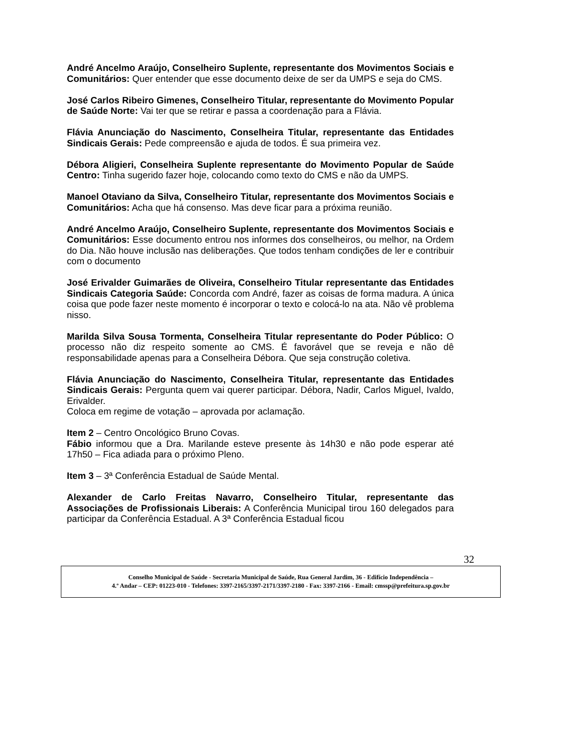André Ancelmo Araújo, Conselheiro Suplente, representante dos Movimentos Sociais e Comunitários: Quer entender que esse documento deixe de ser da UMPS e seja do CMS.
José Carlos Ribeiro Gimenes, Conselheiro Titular, representante do Movimento Popular de Saúde Norte: Vai ter que se retirar e passa a coordenação para a Flávia.
Flávia Anunciação do Nascimento, Conselheira Titular, representante das Entidades Sindicais Gerais: Pede compreensão e ajuda de todos. É sua primeira vez.
Débora Aligieri, Conselheira Suplente representante do Movimento Popular de Saúde Centro: Tinha sugerido fazer hoje, colocando como texto do CMS e não da UMPS.
Manoel Otaviano da Silva, Conselheiro Titular, representante dos Movimentos Sociais e Comunitários: Acha que há consenso. Mas deve ficar para a próxima reunião.
André Ancelmo Araújo, Conselheiro Suplente, representante dos Movimentos Sociais e Comunitários: Esse documento entrou nos informes dos conselheiros, ou melhor, na Ordem do Dia. Não houve inclusão nas deliberações. Que todos tenham condições de ler e contribuir com o documento
José Erivalder Guimarães de Oliveira, Conselheiro Titular representante das Entidades Sindicais Categoria Saúde: Concorda com André, fazer as coisas de forma madura. A única coisa que pode fazer neste momento é incorporar o texto e colocá-lo na ata. Não vê problema nisso.
Marilda Silva Sousa Tormenta, Conselheira Titular representante do Poder Público: O processo não diz respeito somente ao CMS. É favorável que se reveja e não dê responsabilidade apenas para a Conselheira Débora. Que seja construção coletiva.
Flávia Anunciação do Nascimento, Conselheira Titular, representante das Entidades Sindicais Gerais: Pergunta quem vai querer participar. Débora, Nadir, Carlos Miguel, Ivaldo, Erivalder.
Coloca em regime de votação – aprovada por aclamação.
Item 2 – Centro Oncológico Bruno Covas.
Fábio informou que a Dra. Marilande esteve presente às 14h30 e não pode esperar até 17h50 – Fica adiada para o próximo Pleno.
Item 3 – 3ª Conferência Estadual de Saúde Mental.
Alexander de Carlo Freitas Navarro, Conselheiro Titular, representante das Associações de Profissionais Liberais: A Conferência Municipal tirou 160 delegados para participar da Conferência Estadual. A 3ª Conferência Estadual ficou
32
Conselho Municipal de Saúde - Secretaria Municipal de Saúde, Rua General Jardim, 36 - Edifício Independência –
4.º Andar – CEP: 01223-010 - Telefones: 3397-2165/3397-2171/3397-2180 - Fax: 3397-2166 - Email: cmssp@prefeitura.sp.gov.br